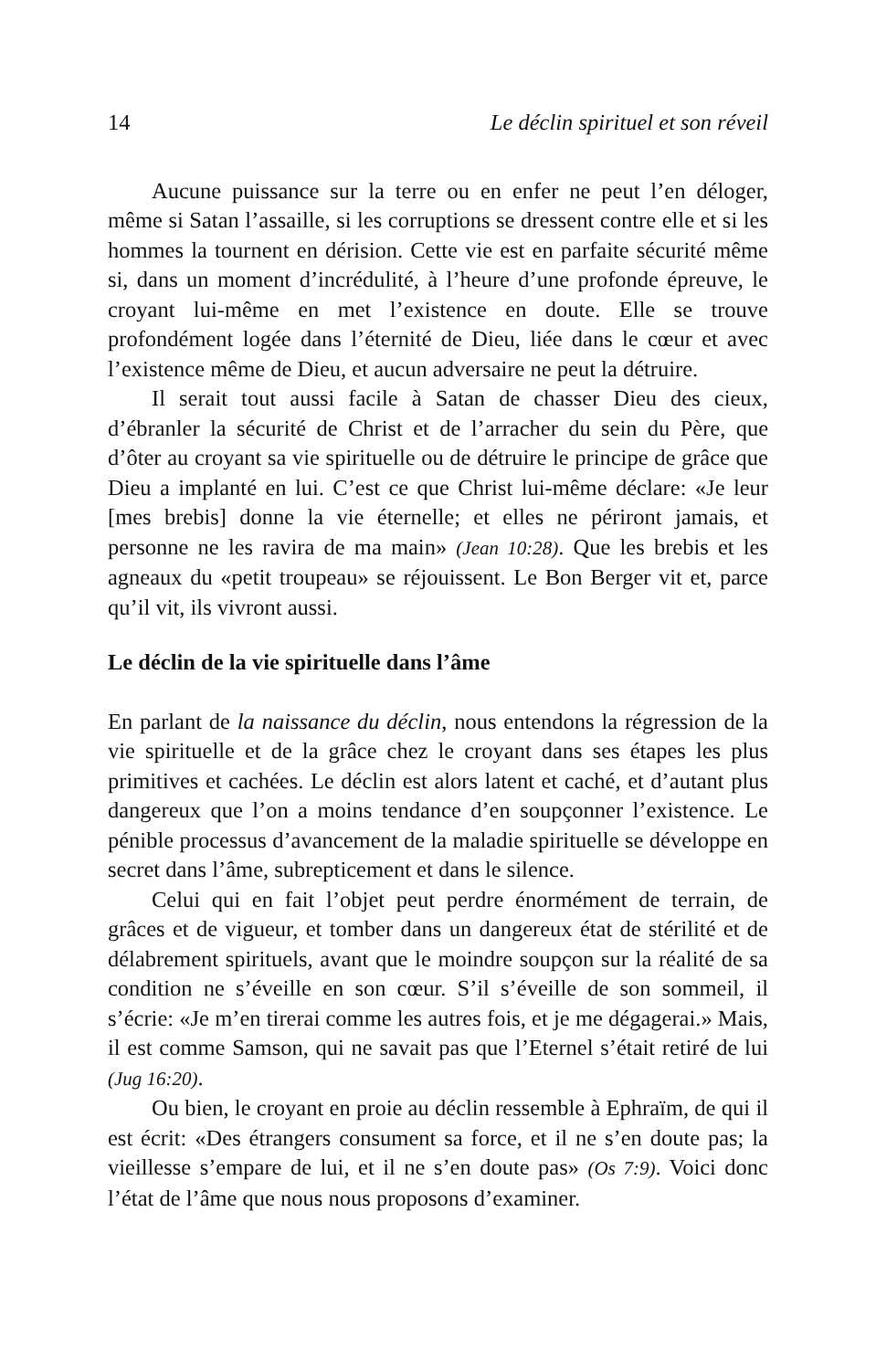14 Le déclin spirituel et son réveil
Aucune puissance sur la terre ou en enfer ne peut l’en déloger, même si Satan l’assaille, si les corruptions se dressent contre elle et si les hommes la tournent en dérision. Cette vie est en parfaite sécurité même si, dans un moment d’incrédulité, à l’heure d’une profonde épreuve, le croyant lui-même en met l’existence en doute. Elle se trouve profondément logée dans l’éternité de Dieu, liée dans le cœur et avec l’existence même de Dieu, et aucun adversaire ne peut la détruire.
Il serait tout aussi facile à Satan de chasser Dieu des cieux, d’ébranler la sécurité de Christ et de l’arracher du sein du Père, que d’ôter au croyant sa vie spirituelle ou de détruire le principe de grâce que Dieu a implanté en lui. C’est ce que Christ lui-même déclare: «Je leur [mes brebis] donne la vie éternelle; et elles ne périront jamais, et personne ne les ravira de ma main» (Jean 10:28). Que les brebis et les agneaux du «petit troupeau» se réjouissent. Le Bon Berger vit et, parce qu’il vit, ils vivront aussi.
Le déclin de la vie spirituelle dans l’âme
En parlant de la naissance du déclin, nous entendons la régression de la vie spirituelle et de la grâce chez le croyant dans ses étapes les plus primitives et cachées. Le déclin est alors latent et caché, et d’autant plus dangereux que l’on a moins tendance d’en soupçonner l’existence. Le pénible processus d’avancement de la maladie spirituelle se développe en secret dans l’âme, subrepticement et dans le silence.
Celui qui en fait l’objet peut perdre énormément de terrain, de grâces et de vigueur, et tomber dans un dangereux état de stérilité et de délabrement spirituels, avant que le moindre soupçon sur la réalité de sa condition ne s’éveille en son cœur. S’il s’éveille de son sommeil, il s’écrie: «Je m’en tirerai comme les autres fois, et je me dégagerai.» Mais, il est comme Samson, qui ne savait pas que l’Eternel s’était retiré de lui (Jug 16:20).
Ou bien, le croyant en proie au déclin ressemble à Ephraïm, de qui il est écrit: «Des étrangers consument sa force, et il ne s’en doute pas; la vieillesse s’empare de lui, et il ne s’en doute pas» (Os 7:9). Voici donc l’état de l’âme que nous nous proposons d’examiner.